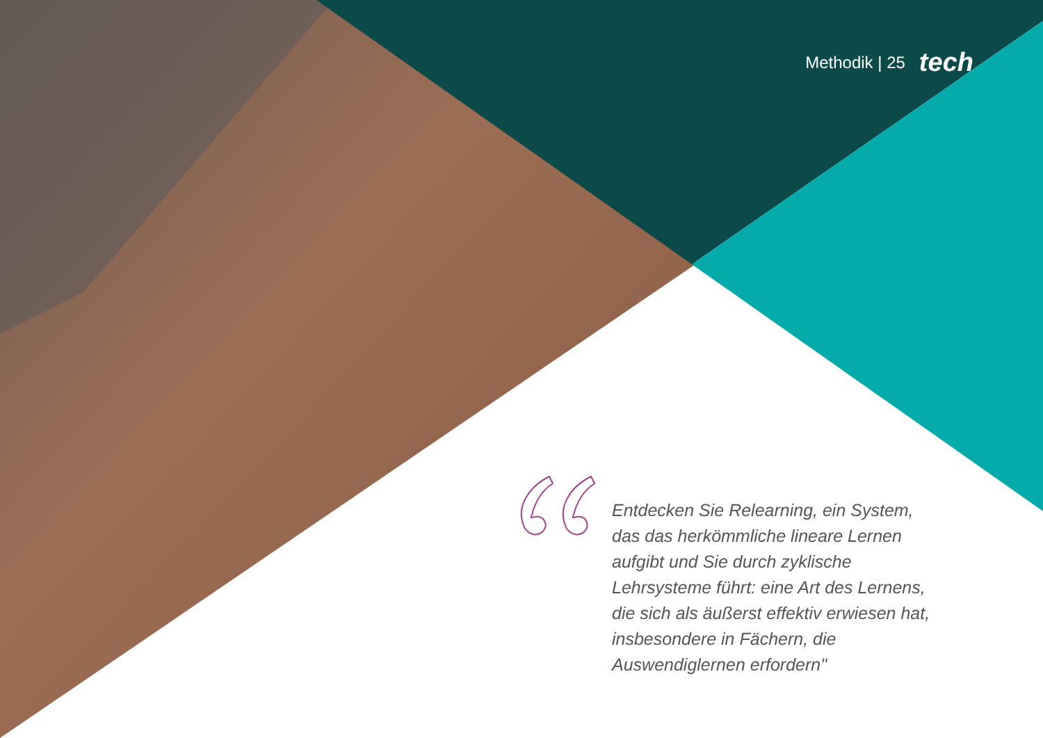Methodik | 25 tech
Entdecken Sie Relearning, ein System, das das herkömmliche lineare Lernen aufgibt und Sie durch zyklische Lehrsysteme führt: eine Art des Lernens, die sich als äußerst effektiv erwiesen hat, insbesondere in Fächern, die Auswendiglernen erfordern"